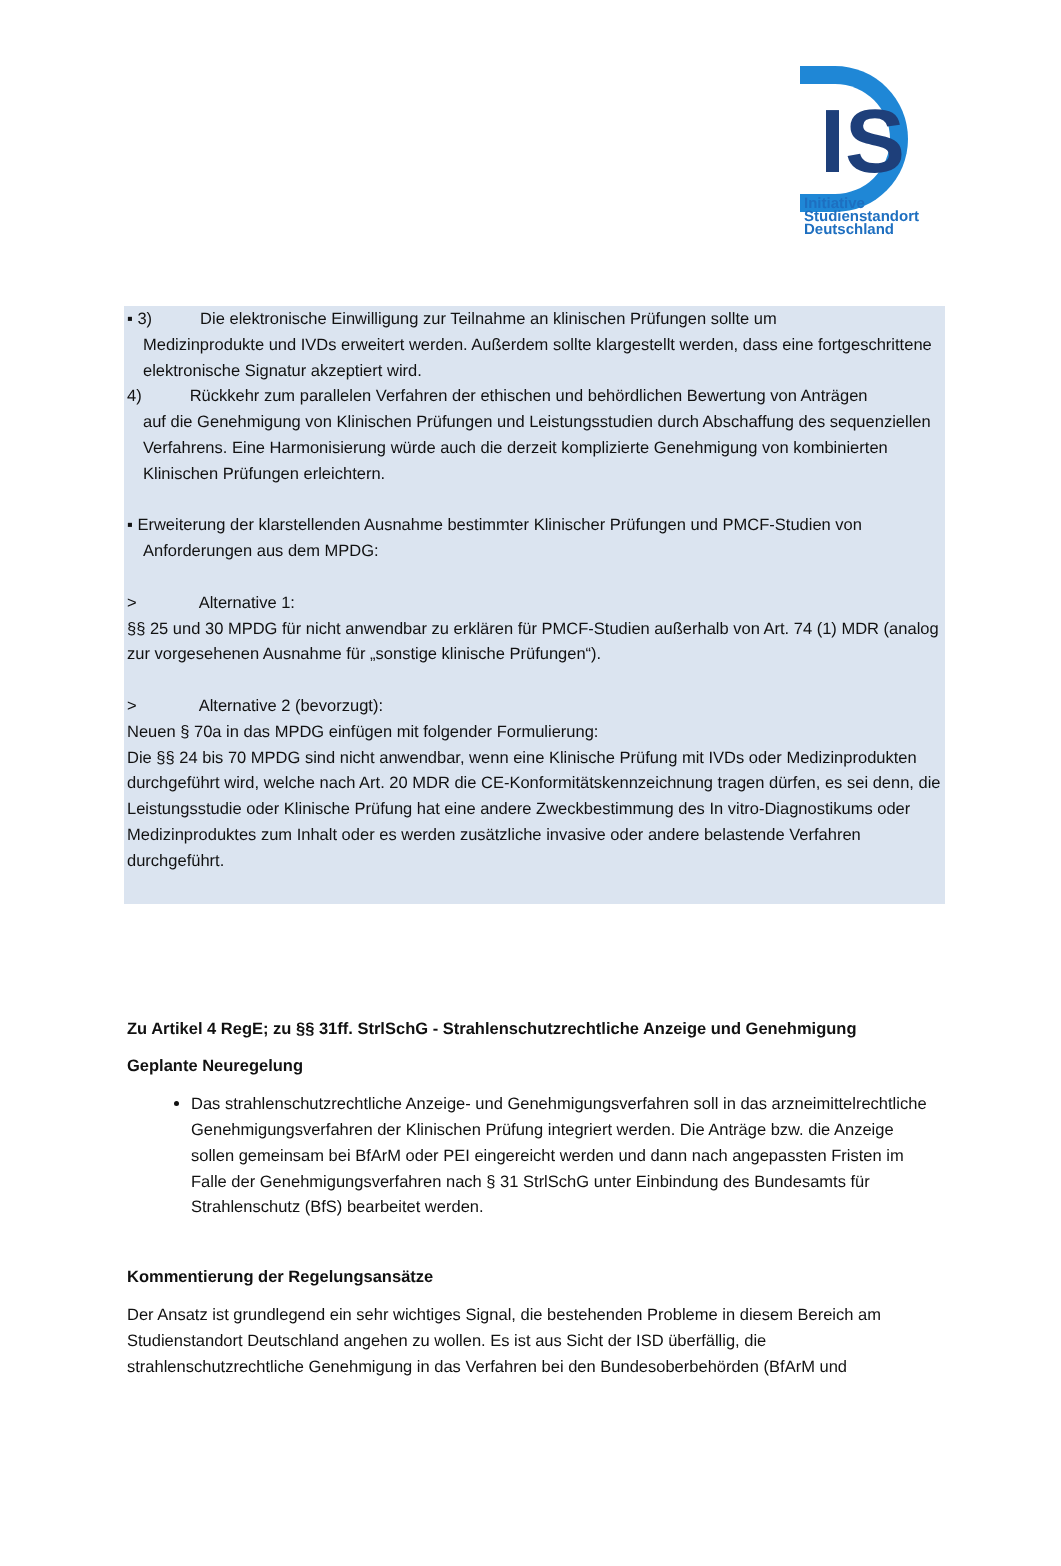IS
Initiative
Studienstandort
Deutschland
▪ 3) Die elektronische Einwilligung zur Teilnahme an klinischen Prüfungen sollte um
Medizinprodukte und IVDs erweitert werden. Außerdem sollte klargestellt werden, dass eine fortgeschrittene elektronische Signatur akzeptiert wird.
4) Rückkehr zum parallelen Verfahren der ethischen und behördlichen Bewertung von Anträgen
auf die Genehmigung von Klinischen Prüfungen und Leistungsstudien durch Abschaffung des sequenziellen Verfahrens. Eine Harmonisierung würde auch die derzeit komplizierte Genehmigung von kombinierten Klinischen Prüfungen erleichtern.
▪ Erweiterung der klarstellenden Ausnahme bestimmter Klinischer Prüfungen und PMCF-Studien von
Anforderungen aus dem MPDG:
> Alternative 1:
§§ 25 und 30 MPDG für nicht anwendbar zu erklären für PMCF-Studien außerhalb von Art. 74 (1) MDR (analog zur vorgesehenen Ausnahme für „sonstige klinische Prüfungen“).
> Alternative 2 (bevorzugt):
Neuen § 70a in das MPDG einfügen mit folgender Formulierung:
Die §§ 24 bis 70 MPDG sind nicht anwendbar, wenn eine Klinische Prüfung mit IVDs oder Medizinprodukten durchgeführt wird, welche nach Art. 20 MDR die CE-Konformitätskennzeichnung tragen dürfen, es sei denn, die Leistungsstudie oder Klinische Prüfung hat eine andere Zweckbestimmung des In vitro-Diagnostikums oder Medizinproduktes zum Inhalt oder es werden zusätzliche invasive oder andere belastende Verfahren durchgeführt.
Zu Artikel 4 RegE; zu §§ 31ff. StrlSchG - Strahlenschutzrechtliche Anzeige und Genehmigung
Geplante Neuregelung
Das strahlenschutzrechtliche Anzeige- und Genehmigungsverfahren soll in das arzneimittelrechtliche Genehmigungsverfahren der Klinischen Prüfung integriert werden. Die Anträge bzw. die Anzeige sollen gemeinsam bei BfArM oder PEI eingereicht werden und dann nach angepassten Fristen im Falle der Genehmigungsverfahren nach § 31 StrlSchG unter Einbindung des Bundesamts für Strahlenschutz (BfS) bearbeitet werden.
Kommentierung der Regelungsansätze
Der Ansatz ist grundlegend ein sehr wichtiges Signal, die bestehenden Probleme in diesem Bereich am Studienstandort Deutschland angehen zu wollen. Es ist aus Sicht der ISD überfällig, die strahlenschutzrechtliche Genehmigung in das Verfahren bei den Bundesoberbehörden (BfArM und